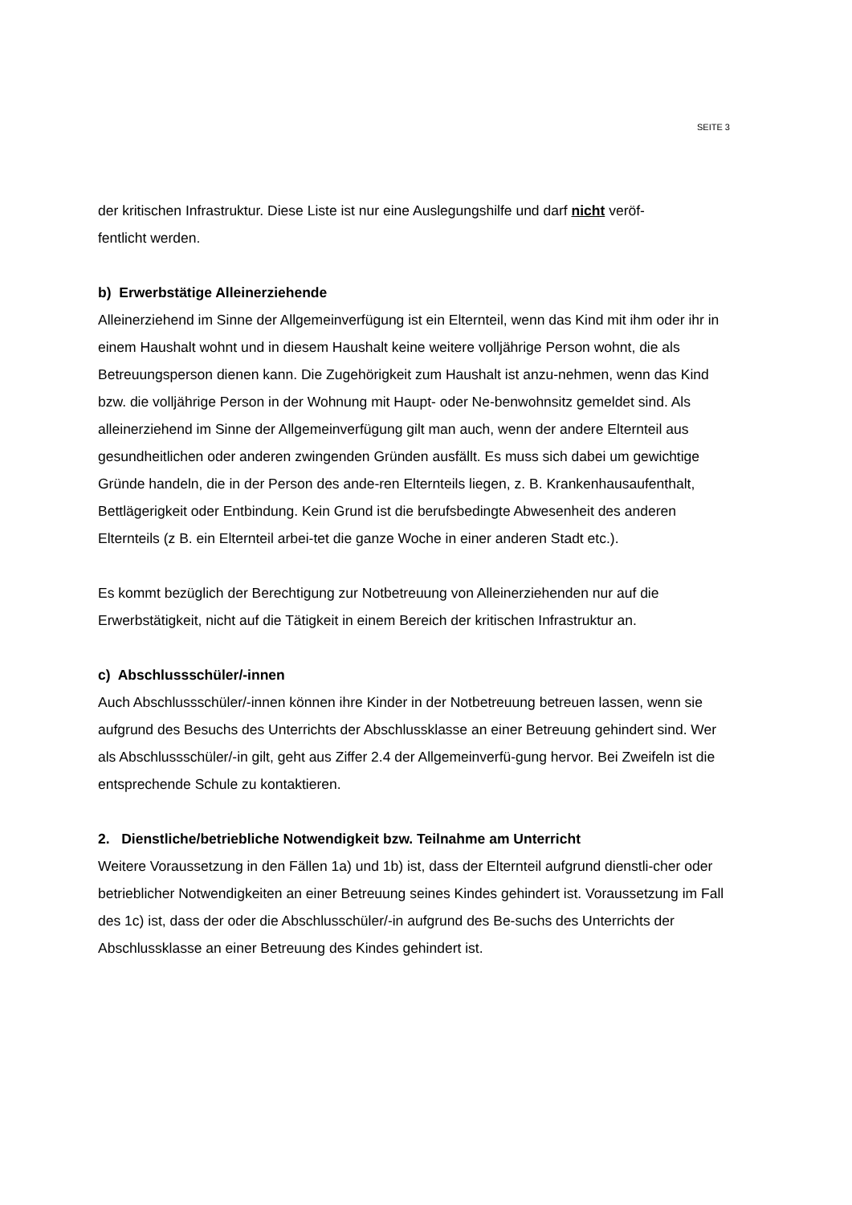SEITE 3
der kritischen Infrastruktur. Diese Liste ist nur eine Auslegungshilfe und darf nicht veröf-
fentlicht werden.
b) Erwerbstätige Alleinerziehende
Alleinerziehend im Sinne der Allgemeinverfügung ist ein Elternteil, wenn das Kind mit ihm oder ihr in einem Haushalt wohnt und in diesem Haushalt keine weitere volljährige Person wohnt, die als Betreuungsperson dienen kann. Die Zugehörigkeit zum Haushalt ist anzu-nehmen, wenn das Kind bzw. die volljährige Person in der Wohnung mit Haupt- oder Ne-benwohnsitz gemeldet sind. Als alleinerziehend im Sinne der Allgemeinverfügung gilt man auch, wenn der andere Elternteil aus gesundheitlichen oder anderen zwingenden Gründen ausfällt. Es muss sich dabei um gewichtige Gründe handeln, die in der Person des ande-ren Elternteils liegen, z. B. Krankenhausaufenthalt, Bettlägerigkeit oder Entbindung. Kein Grund ist die berufsbedingte Abwesenheit des anderen Elternteils (z B. ein Elternteil arbei-tet die ganze Woche in einer anderen Stadt etc.).
Es kommt bezüglich der Berechtigung zur Notbetreuung von Alleinerziehenden nur auf die Erwerbstätigkeit, nicht auf die Tätigkeit in einem Bereich der kritischen Infrastruktur an.
c) Abschlussschüler/-innen
Auch Abschlussschüler/-innen können ihre Kinder in der Notbetreuung betreuen lassen, wenn sie aufgrund des Besuchs des Unterrichts der Abschlussklasse an einer Betreuung gehindert sind. Wer als Abschlussschüler/-in gilt, geht aus Ziffer 2.4 der Allgemeinverfü-gung hervor. Bei Zweifeln ist die entsprechende Schule zu kontaktieren.
2. Dienstliche/betriebliche Notwendigkeit bzw. Teilnahme am Unterricht
Weitere Voraussetzung in den Fällen 1a) und 1b) ist, dass der Elternteil aufgrund dienstli-cher oder betrieblicher Notwendigkeiten an einer Betreuung seines Kindes gehindert ist. Voraussetzung im Fall des 1c) ist, dass der oder die Abschlusschüler/-in aufgrund des Be-suchs des Unterrichts der Abschlussklasse an einer Betreuung des Kindes gehindert ist.